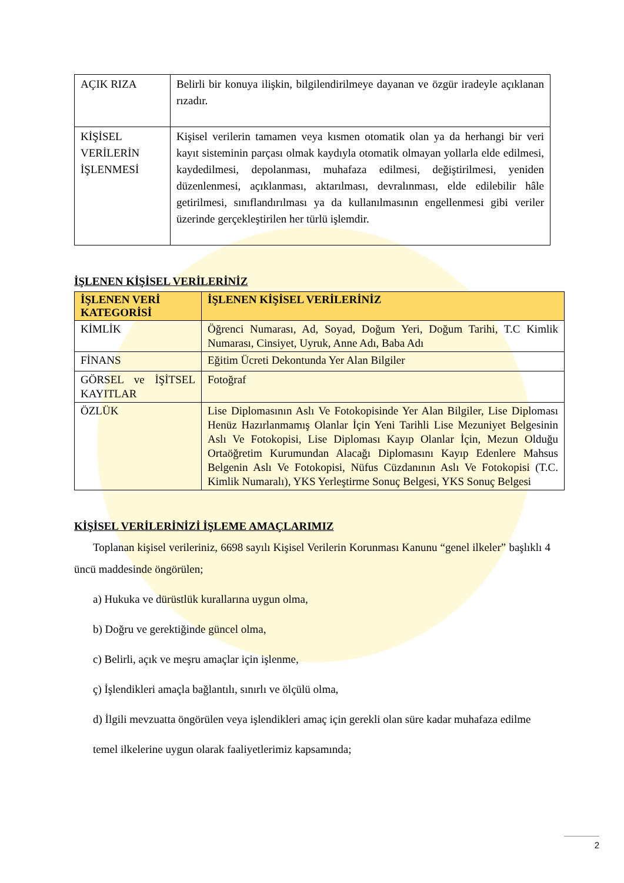| AÇIK RIZA | Belirli bir konuya ilişkin, bilgilendirilmeye dayanan ve özgür iradeyle açıklanan rızadır. |
| KİŞİSEL VERİLERİN İŞLENMESİ | Kişisel verilerin tamamen veya kısmen otomatik olan ya da herhangi bir veri kayıt sisteminin parçası olmak kaydıyla otomatik olmayan yollarla elde edilmesi, kaydedilmesi, depolanması, muhafaza edilmesi, değiştirilmesi, yeniden düzenlenmesi, açıklanması, aktarılması, devralınması, elde edilebilir hâle getirilmesi, sınıflandırılması ya da kullanılmasının engellenmesi gibi veriler üzerinde gerçekleştirilen her türlü işlemdir. |
İŞLENEN KİŞİSEL VERİLERİNİZ
| İŞLENEN VERİ KATEGORİSİ | İŞLENEN KİŞİSEL VERİLERİNİZ |
| --- | --- |
| KİMLİK | Öğrenci Numarası, Ad, Soyad, Doğum Yeri, Doğum Tarihi, T.C Kimlik Numarası, Cinsiyet, Uyruk, Anne Adı, Baba Adı |
| FİNANS | Eğitim Ücreti Dekontunda Yer Alan Bilgiler |
| GÖRSEL ve İŞİTSEL KAYITLAR | Fotoğraf |
| ÖZLÜK | Lise Diplomasının Aslı Ve Fotokopisinde Yer Alan Bilgiler, Lise Diploması Henüz Hazırlanmamış Olanlar İçin Yeni Tarihli Lise Mezuniyet Belgesinin Aslı Ve Fotokopisi, Lise Diploması Kayıp Olanlar İçin, Mezun Olduğu Ortaöğretim Kurumundan Alacağı Diplomasını Kayıp Edenlere Mahsus Belgenin Aslı Ve Fotokopisi, Nüfus Cüzdanının Aslı Ve Fotokopisi (T.C. Kimlik Numaralı), YKS Yerleştirme Sonuç Belgesi, YKS Sonuç Belgesi |
KİŞİSEL VERİLERİNİZİ İŞLEME AMAÇLARIMIZ
Toplanan kişisel verileriniz, 6698 sayılı Kişisel Verilerin Korunması Kanunu “genel ilkeler” başlıklı 4 üncü maddesinde öngörülen;
a) Hukuka ve dürüstlük kurallarına uygun olma,
b) Doğru ve gerektiğinde güncel olma,
c) Belirli, açık ve meşru amaçlar için işlenme,
ç) İşlendikleri amaçla bağlantılı, sınırlı ve ölçülü olma,
d) İlgili mevzuatta öngörülen veya işlendikleri amaç için gerekli olan süre kadar muhafaza edilme
temel ilkelerine uygun olarak faaliyetlerimiz kapsamında;
2